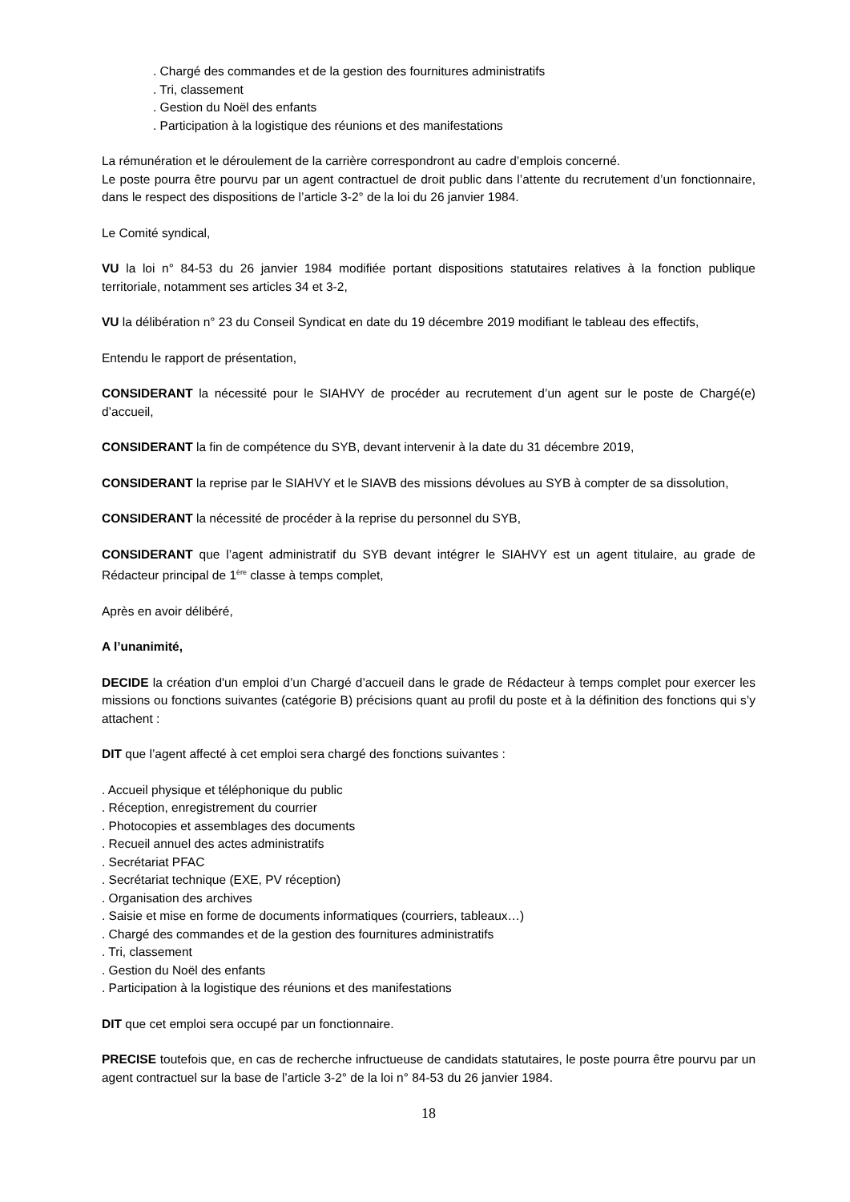. Chargé des commandes et de la gestion des fournitures administratifs
. Tri, classement
. Gestion du Noël des enfants
. Participation à la logistique des réunions et des manifestations
La rémunération et le déroulement de la carrière correspondront au cadre d’emplois concerné.
Le poste pourra être pourvu par un agent contractuel de droit public dans l’attente du recrutement d’un fonctionnaire, dans le respect des dispositions de l’article 3-2° de la loi du 26 janvier 1984.
Le Comité syndical,
VU la loi n° 84-53 du 26 janvier 1984 modifiée portant dispositions statutaires relatives à la fonction publique territoriale, notamment ses articles 34 et 3-2,
VU la délibération n° 23 du Conseil Syndicat en date du 19 décembre 2019 modifiant le tableau des effectifs,
Entendu le rapport de présentation,
CONSIDERANT la nécessité pour le SIAHVY de procéder au recrutement d’un agent sur le poste de Chargé(e) d’accueil,
CONSIDERANT la fin de compétence du SYB, devant intervenir à la date du 31 décembre 2019,
CONSIDERANT la reprise par le SIAHVY et le SIAVB des missions dévolues au SYB à compter de sa dissolution,
CONSIDERANT la nécessité de procéder à la reprise du personnel du SYB,
CONSIDERANT que l’agent administratif du SYB devant intégrer le SIAHVY est un agent titulaire, au grade de Rédacteur principal de 1<sup>ère</sup> classe à temps complet,
Après en avoir délibéré,
A l’unanimité,
DECIDE la création d'un emploi d’un Chargé d’accueil dans le grade de Rédacteur à temps complet pour exercer les missions ou fonctions suivantes (catégorie B) précisions quant au profil du poste et à la définition des fonctions qui s’y attachent :
DIT que l’agent affecté à cet emploi sera chargé des fonctions suivantes :
. Accueil physique et téléphonique du public
. Réception, enregistrement du courrier
. Photocopies et assemblages des documents
. Recueil annuel des actes administratifs
. Secrétariat PFAC
. Secrétariat technique (EXE, PV réception)
. Organisation des archives
. Saisie et mise en forme de documents informatiques (courriers, tableaux…)
. Chargé des commandes et de la gestion des fournitures administratifs
. Tri, classement
. Gestion du Noël des enfants
. Participation à la logistique des réunions et des manifestations
DIT que cet emploi sera occupé par un fonctionnaire.
PRECISE toutefois que, en cas de recherche infructueuse de candidats statutaires, le poste pourra être pourvu par un agent contractuel sur la base de l’article 3-2° de la loi n° 84-53 du 26 janvier 1984.
18